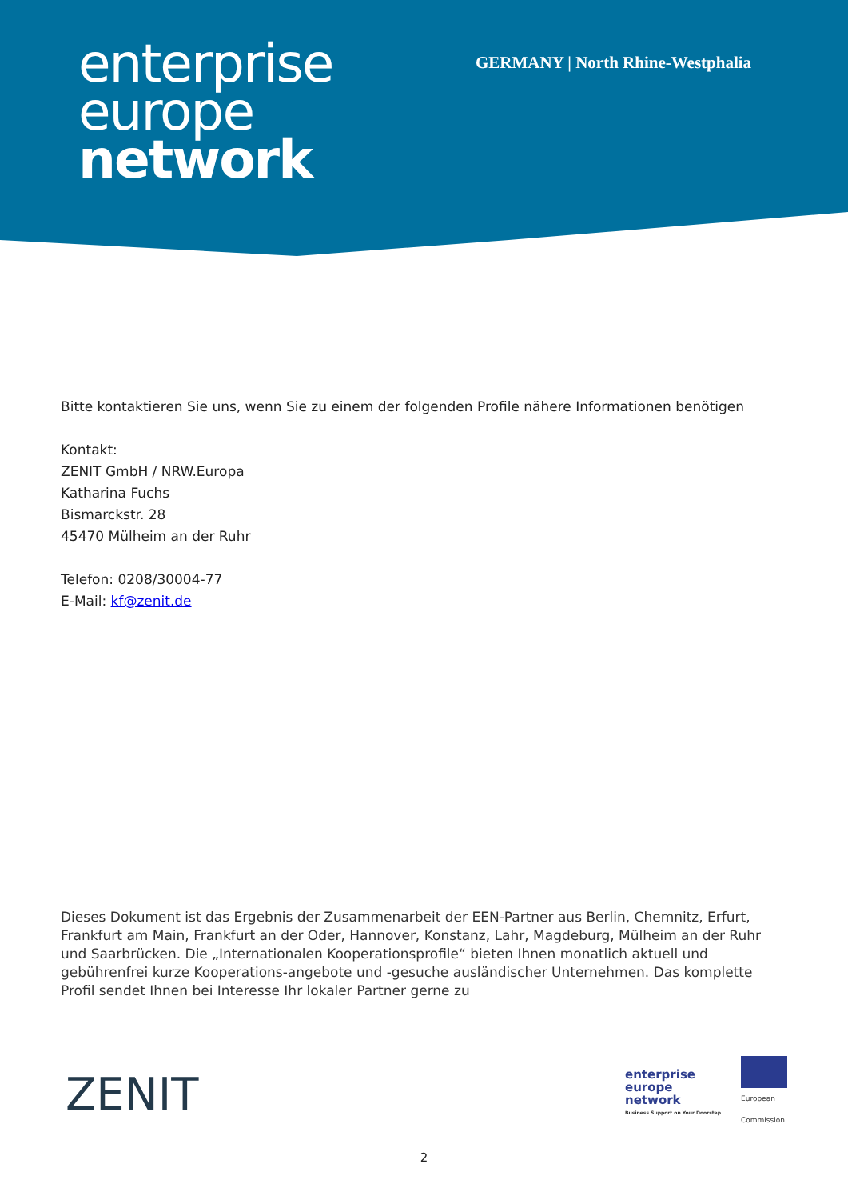enterprise
europe
network
GERMANY | North Rhine-Westphalia
Bitte kontaktieren Sie uns, wenn Sie zu einem der folgenden Profile nähere Informationen benötigen
Kontakt:
ZENIT GmbH / NRW.Europa
Katharina Fuchs
Bismarckstr. 28
45470 Mülheim an der Ruhr
Telefon: 0208/30004-77
E-Mail: kf@zenit.de
Dieses Dokument ist das Ergebnis der Zusammenarbeit der EEN-Partner aus Berlin, Chemnitz, Erfurt, Frankfurt am Main, Frankfurt an der Oder, Hannover, Konstanz, Lahr, Magdeburg, Mülheim an der Ruhr und Saarbrücken. Die „Internationalen Kooperationsprofile“ bieten Ihnen monatlich aktuell und gebührenfrei kurze Kooperations-angebote und -gesuche ausländischer Unternehmen. Das komplette Profil sendet Ihnen bei Interesse Ihr lokaler Partner gerne zu
ZENIT
enterprise
europe
network
Business Support on Your Doorstep
European
Commission
2